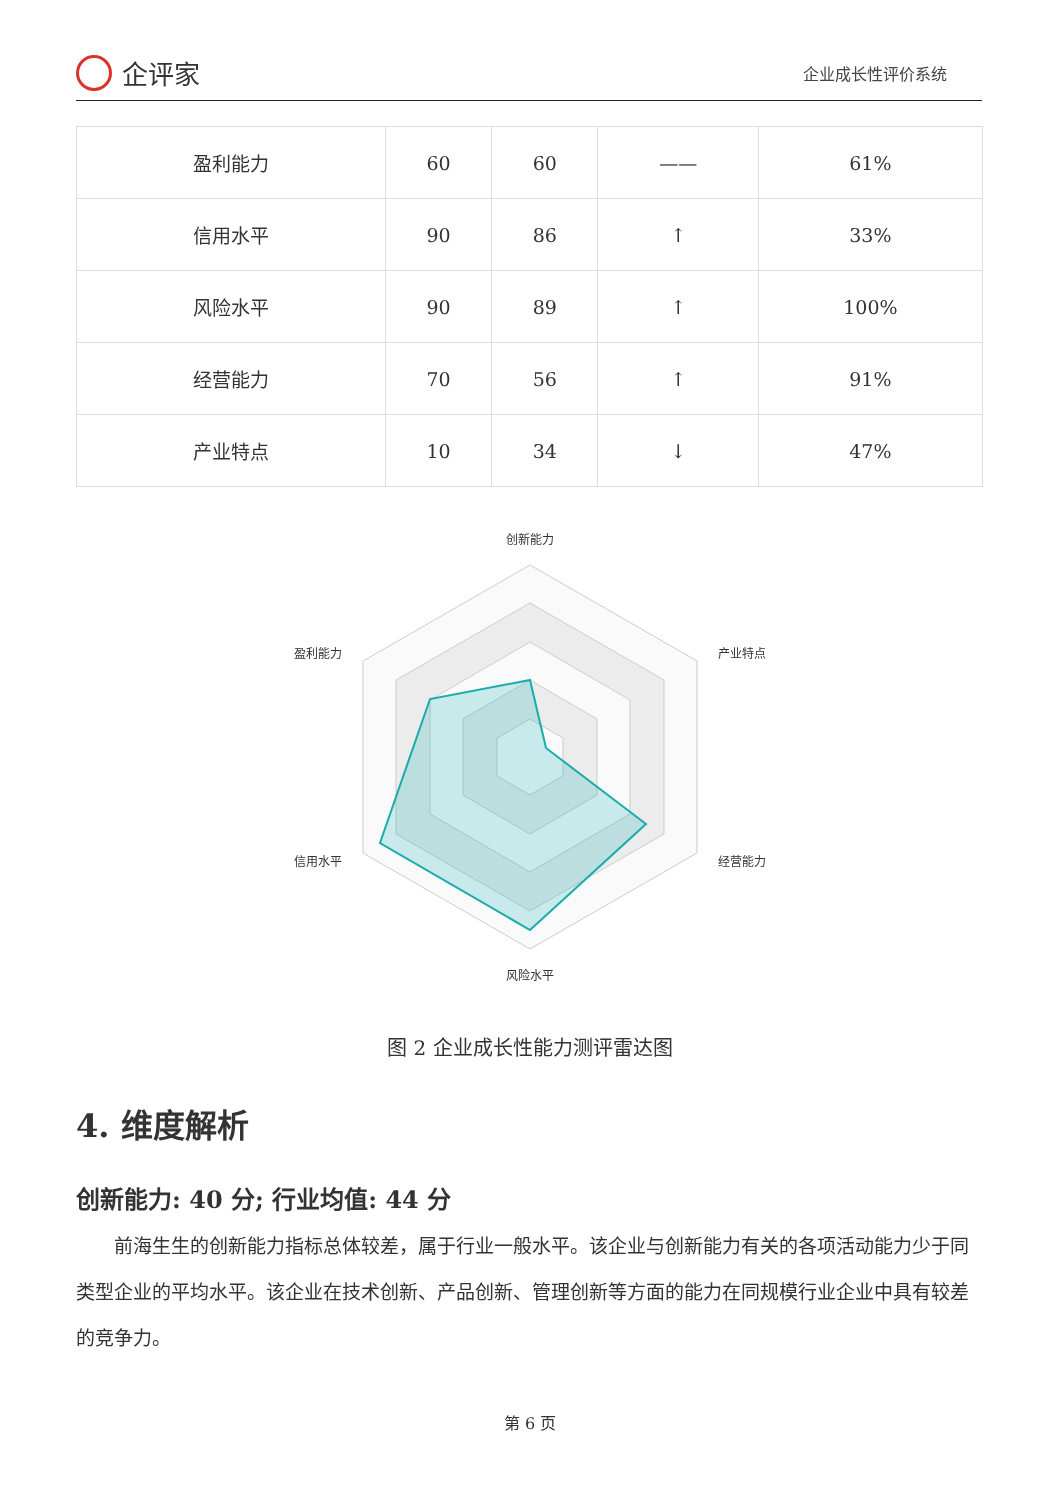企评家
企业成长性评价系统
| 盈利能力 | 60 | 60 | —— | 61% |
| 信用水平 | 90 | 86 | ↑ | 33% |
| 风险水平 | 90 | 89 | ↑ | 100% |
| 经营能力 | 70 | 56 | ↑ | 91% |
| 产业特点 | 10 | 34 | ↓ | 47% |
创新能力
产业特点
经营能力
风险水平
信用水平
盈利能力
图 2 企业成长性能力测评雷达图
4. 维度解析
创新能力: 40 分; 行业均值: 44 分
前海生生的创新能力指标总体较差，属于行业一般水平。该企业与创新能力有关的各项活动能力少于同类型企业的平均水平。该企业在技术创新、产品创新、管理创新等方面的能力在同规模行业企业中具有较差的竞争力。
第 6 页